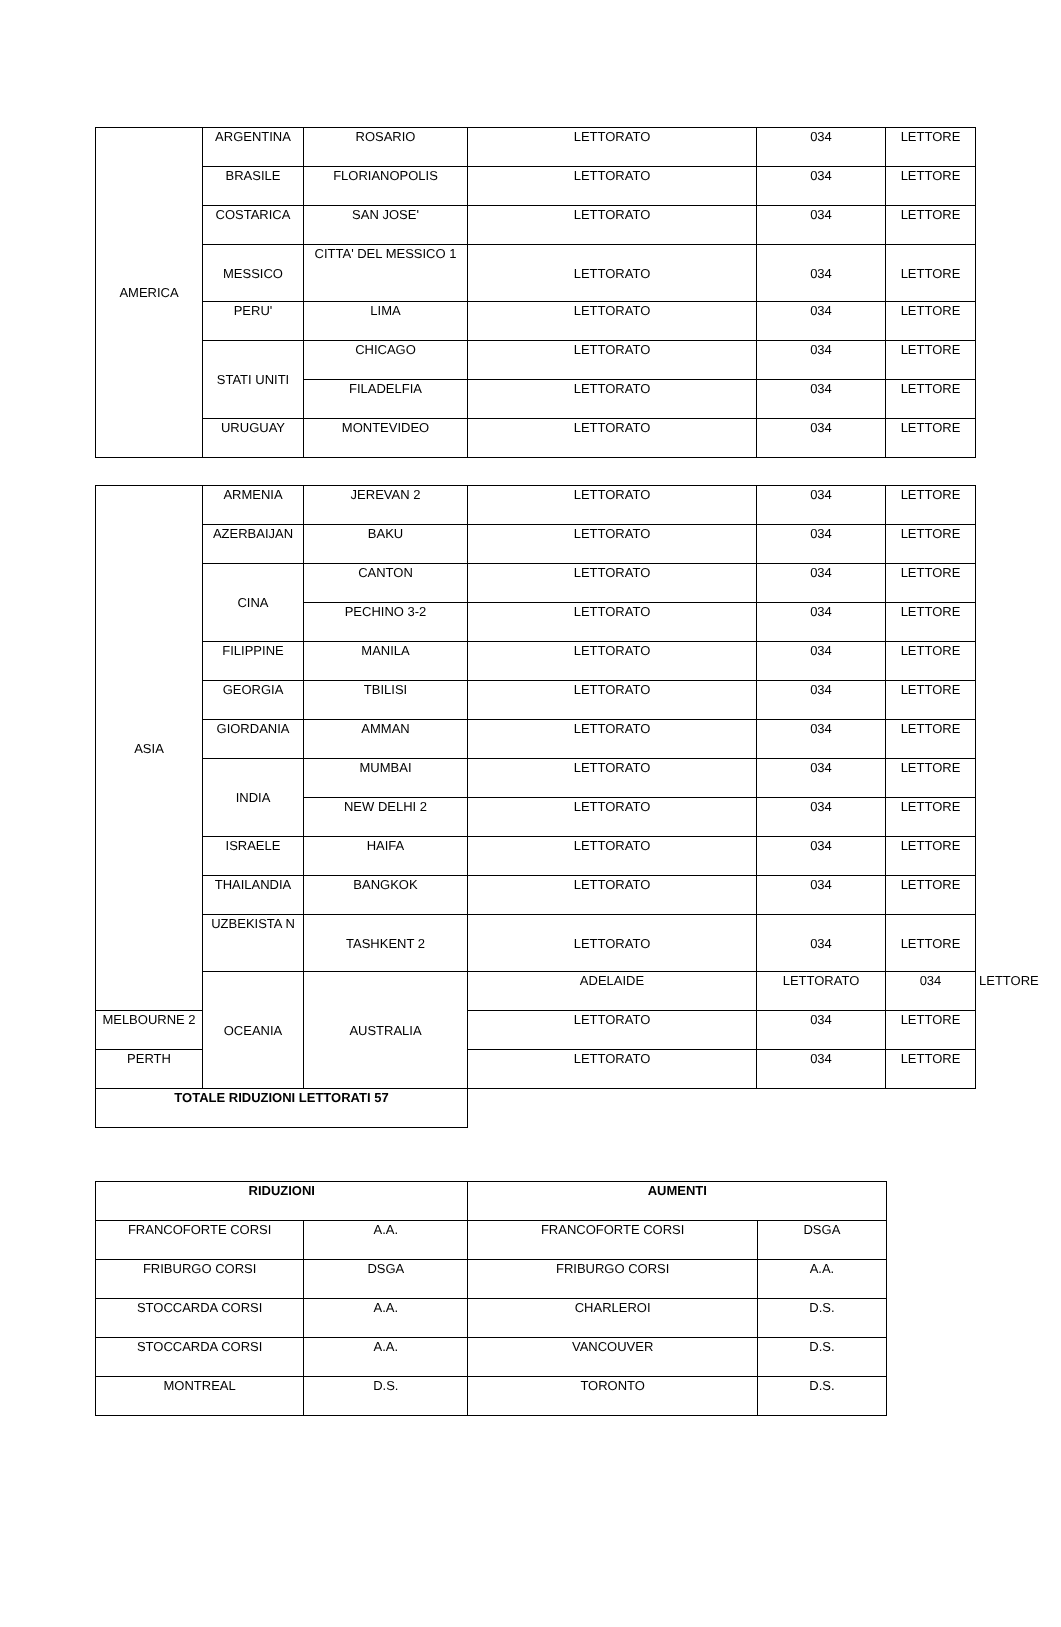| AMERICA | ARGENTINA | ROSARIO | LETTORATO | 034 | LETTORE |
| | BRASILE | FLORIANOPOLIS | LETTORATO | 034 | LETTORE |
| | COSTARICA | SAN JOSE' | LETTORATO | 034 | LETTORE |
| | MESSICO | CITTA' DEL MESSICO 1 | LETTORATO | 034 | LETTORE |
| | PERU' | LIMA | LETTORATO | 034 | LETTORE |
| | STATI UNITI | CHICAGO | LETTORATO | 034 | LETTORE |
| | | FILADELFIA | LETTORATO | 034 | LETTORE |
| | URUGUAY | MONTEVIDEO | LETTORATO | 034 | LETTORE |
| ASIA | ARMENIA | JEREVAN 2 | LETTORATO | 034 | LETTORE | |
| | AZERBAIJAN | BAKU | LETTORATO | 034 | LETTORE | |
| | CINA | CANTON | LETTORATO | 034 | LETTORE | |
| | | PECHINO 3-2 | LETTORATO | 034 | LETTORE | |
| | FILIPPINE | MANILA | LETTORATO | 034 | LETTORE | |
| | GEORGIA | TBILISI | LETTORATO | 034 | LETTORE | |
| | GIORDANIA | AMMAN | LETTORATO | 034 | LETTORE | |
| | INDIA | MUMBAI | LETTORATO | 034 | LETTORE | |
| | | NEW DELHI 2 | LETTORATO | 034 | LETTORE | |
| | ISRAELE | HAIFA | LETTORATO | 034 | LETTORE | |
| | THAILANDIA | BANGKOK | LETTORATO | 034 | LETTORE | |
| | UZBEKISTA N | TASHKENT 2 | LETTORATO | 034 | LETTORE | |
| | OCEANIA | AUSTRALIA | ADELAIDE | LETTORATO | 034 | LETTORE |
| MELBOURNE 2 | | | LETTORATO | 034 | LETTORE | |
| PERTH | | | LETTORATO | 034 | LETTORE | |
| TOTALE RIDUZIONI LETTORATI 57 | | | | | | |
| RIDUZIONI | | AUMENTI | |
| FRANCOFORTE CORSI | A.A. | FRANCOFORTE CORSI | DSGA |
| FRIBURGO CORSI | DSGA | FRIBURGO CORSI | A.A. |
| STOCCARDA CORSI | A.A. | CHARLEROI | D.S. |
| STOCCARDA CORSI | A.A. | VANCOUVER | D.S. |
| MONTREAL | D.S. | TORONTO | D.S. |